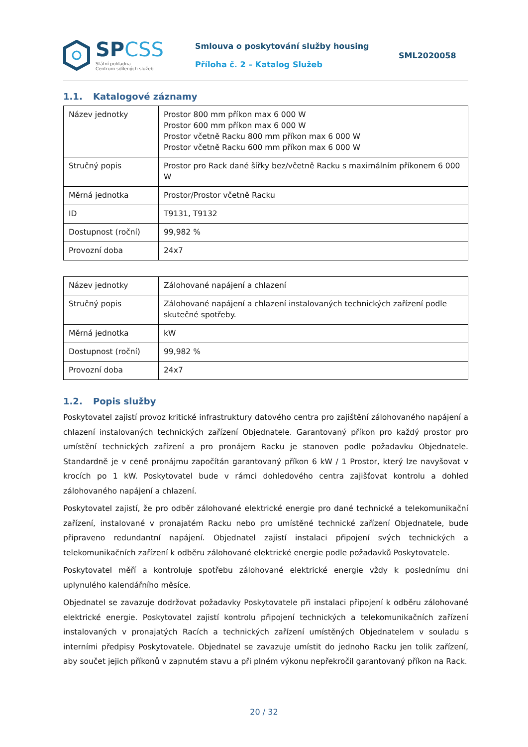SPCSS
Státní pokladna
Centrum sdílených služeb
Smlouva o poskytování služby housing
Příloha č. 2 – Katalog Služeb
SML2020058
1.1. Katalogové záznamy
| Název jednotky | Prostor 800 mm příkon max 6 000 W Prostor 600 mm příkon max 6 000 W Prostor včetně Racku 800 mm příkon max 6 000 W Prostor včetně Racku 600 mm příkon max 6 000 W |
| Stručný popis | Prostor pro Rack dané šířky bez/včetně Racku s maximálním příkonem 6 000 W |
| Měrná jednotka | Prostor/Prostor včetně Racku |
| ID | T9131, T9132 |
| Dostupnost (roční) | 99,982 % |
| Provozní doba | 24x7 |
| Název jednotky | Zálohované napájení a chlazení |
| Stručný popis | Zálohované napájení a chlazení instalovaných technických zařízení podle skutečné spotřeby. |
| Měrná jednotka | kW |
| Dostupnost (roční) | 99,982 % |
| Provozní doba | 24x7 |
1.2. Popis služby
Poskytovatel zajistí provoz kritické infrastruktury datového centra pro zajištění zálohovaného napájení a chlazení instalovaných technických zařízení Objednatele. Garantovaný příkon pro každý prostor pro umístění technických zařízení a pro pronájem Racku je stanoven podle požadavku Objednatele. Standardně je v ceně pronájmu započítán garantovaný příkon 6 kW / 1 Prostor, který lze navyšovat v krocích po 1 kW. Poskytovatel bude v rámci dohledového centra zajišťovat kontrolu a dohled zálohovaného napájení a chlazení.
Poskytovatel zajistí, že pro odběr zálohované elektrické energie pro dané technické a telekomunikační zařízení, instalované v pronajatém Racku nebo pro umístěné technické zařízení Objednatele, bude připraveno redundantní napájení. Objednatel zajistí instalaci připojení svých technických a telekomunikačních zařízení k odběru zálohované elektrické energie podle požadavků Poskytovatele.
Poskytovatel měří a kontroluje spotřebu zálohované elektrické energie vždy k poslednímu dni uplynulého kalendářního měsíce.
Objednatel se zavazuje dodržovat požadavky Poskytovatele při instalaci připojení k odběru zálohované elektrické energie. Poskytovatel zajistí kontrolu připojení technických a telekomunikačních zařízení instalovaných v pronajatých Racích a technických zařízení umístěných Objednatelem v souladu s interními předpisy Poskytovatele. Objednatel se zavazuje umístit do jednoho Racku jen tolik zařízení, aby součet jejich příkonů v zapnutém stavu a při plném výkonu nepřekročil garantovaný příkon na Rack.
20 / 32